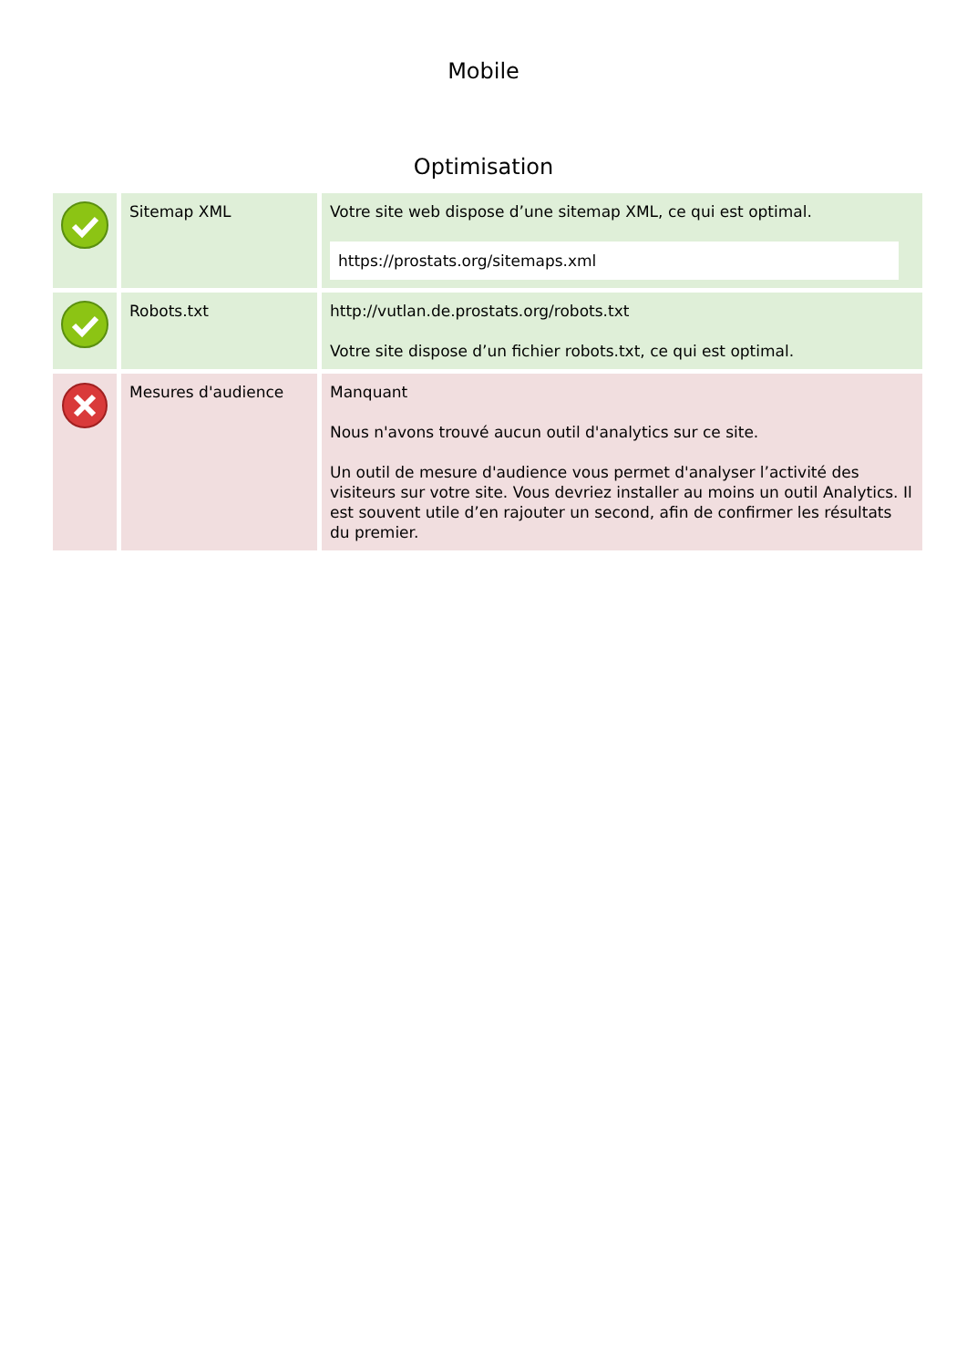Mobile
Optimisation
| | Sitemap XML | Votre site web dispose d’une sitemap XML, ce qui est optimal. https://prostats.org/sitemaps.xml |
| | Robots.txt | http://vutlan.de.prostats.org/robots.txt Votre site dispose d’un fichier robots.txt, ce qui est optimal. |
| | Mesures d'audience | Manquant Nous n'avons trouvé aucun outil d'analytics sur ce site. Un outil de mesure d'audience vous permet d'analyser l’activité des visiteurs sur votre site. Vous devriez installer au moins un outil Analytics. Il est souvent utile d’en rajouter un second, afin de confirmer les résultats du premier. |